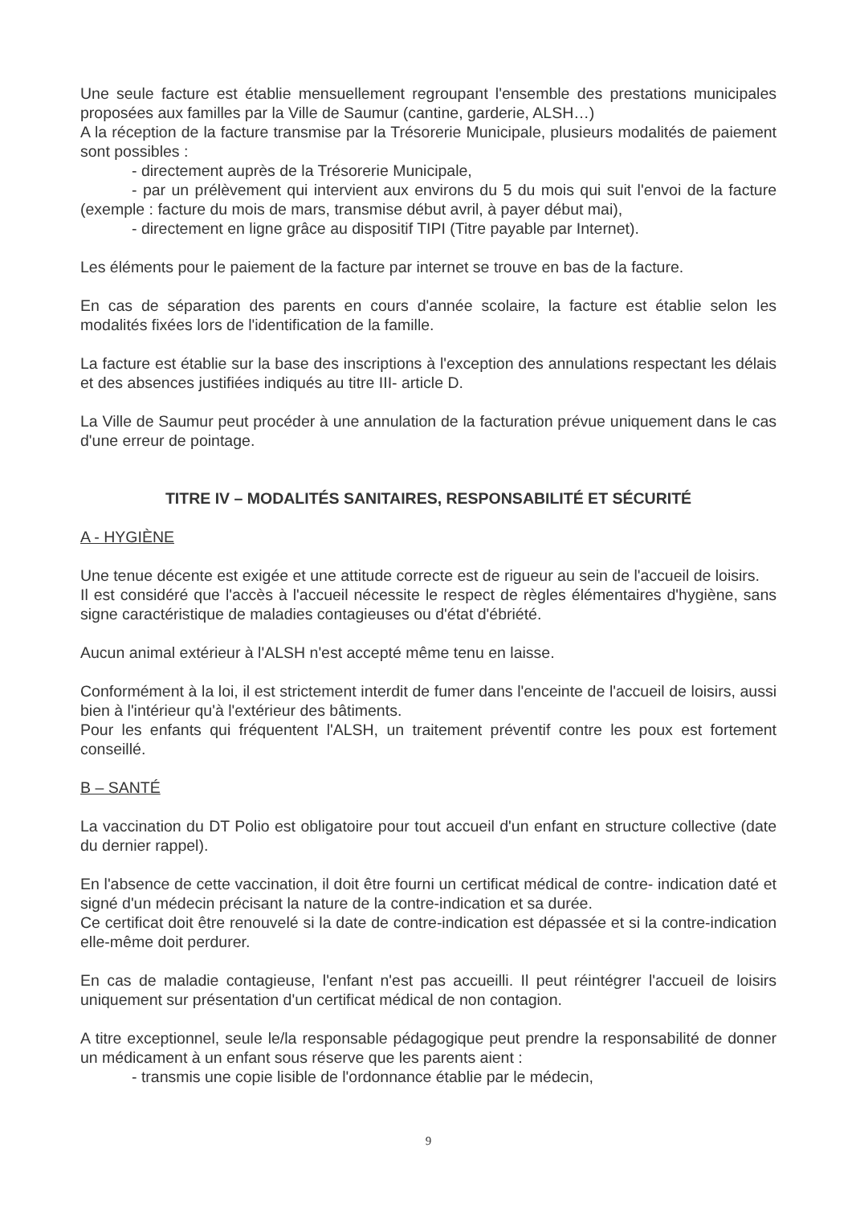Une seule facture est établie mensuellement regroupant l'ensemble des prestations municipales proposées aux familles par la Ville de Saumur (cantine, garderie, ALSH…)
A la réception de la facture transmise par la Trésorerie Municipale, plusieurs modalités de paiement sont possibles :
- directement auprès de la Trésorerie Municipale,
- par un prélèvement qui intervient aux environs du 5 du mois qui suit l'envoi de la facture (exemple : facture du mois de mars, transmise début avril, à payer début mai),
- directement en ligne grâce au dispositif TIPI (Titre payable par Internet).
Les éléments pour le paiement de la facture par internet se trouve en bas de la facture.
En cas de séparation des parents en cours d'année scolaire, la facture est établie selon les modalités fixées lors de l'identification de la famille.
La facture est établie sur la base des inscriptions à l'exception des annulations respectant les délais et des absences justifiées indiqués au titre III- article D.
La Ville de Saumur peut procéder à une annulation de la facturation prévue uniquement dans le cas d'une erreur de pointage.
TITRE IV – MODALITÉS SANITAIRES, RESPONSABILITÉ ET SÉCURITÉ
A - HYGIÈNE
Une tenue décente est exigée et une attitude correcte est de rigueur au sein de l'accueil de loisirs.
Il est considéré que l'accès à l'accueil nécessite le respect de règles élémentaires d'hygiène, sans signe caractéristique de maladies contagieuses ou d'état d'ébriété.
Aucun animal extérieur à l'ALSH n'est accepté même tenu en laisse.
Conformément à la loi, il est strictement interdit de fumer dans l'enceinte de l'accueil de loisirs, aussi bien à l'intérieur qu'à l'extérieur des bâtiments.
Pour les enfants qui fréquentent l'ALSH, un traitement préventif contre les poux est fortement conseillé.
B – SANTÉ
La vaccination du DT Polio est obligatoire pour tout accueil d'un enfant en structure collective (date du dernier rappel).
En l'absence de cette vaccination, il doit être fourni un certificat médical de contre- indication daté et signé d'un médecin précisant la nature de la contre-indication et sa durée.
Ce certificat doit être renouvelé si la date de contre-indication est dépassée et si la contre-indication elle-même doit perdurer.
En cas de maladie contagieuse, l'enfant n'est pas accueilli. Il peut réintégrer l'accueil de loisirs uniquement sur présentation d'un certificat médical de non contagion.
A titre exceptionnel, seule le/la responsable pédagogique peut prendre la responsabilité de donner un médicament à un enfant sous réserve que les parents aient :
- transmis une copie lisible de l'ordonnance établie par le médecin,
9